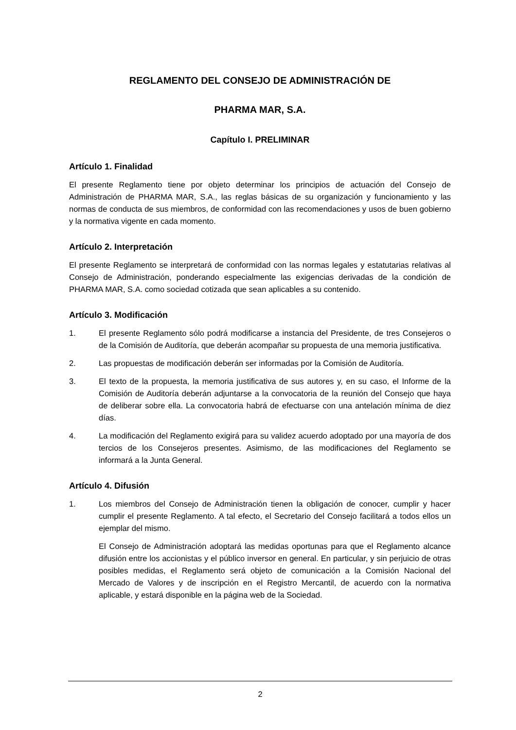REGLAMENTO DEL CONSEJO DE ADMINISTRACIÓN DE
PHARMA MAR, S.A.
Capítulo I. PRELIMINAR
Artículo 1. Finalidad
El presente Reglamento tiene por objeto determinar los principios de actuación del Consejo de Administración de PHARMA MAR, S.A., las reglas básicas de su organización y funcionamiento y las normas de conducta de sus miembros, de conformidad con las recomendaciones y usos de buen gobierno y la normativa vigente en cada momento.
Artículo 2. Interpretación
El presente Reglamento se interpretará de conformidad con las normas legales y estatutarias relativas al Consejo de Administración, ponderando especialmente las exigencias derivadas de la condición de PHARMA MAR, S.A. como sociedad cotizada que sean aplicables a su contenido.
Artículo 3. Modificación
1. El presente Reglamento sólo podrá modificarse a instancia del Presidente, de tres Consejeros o de la Comisión de Auditoría, que deberán acompañar su propuesta de una memoria justificativa.
2. Las propuestas de modificación deberán ser informadas por la Comisión de Auditoría.
3. El texto de la propuesta, la memoria justificativa de sus autores y, en su caso, el Informe de la Comisión de Auditoría deberán adjuntarse a la convocatoria de la reunión del Consejo que haya de deliberar sobre ella. La convocatoria habrá de efectuarse con una antelación mínima de diez días.
4. La modificación del Reglamento exigirá para su validez acuerdo adoptado por una mayoría de dos tercios de los Consejeros presentes. Asimismo, de las modificaciones del Reglamento se informará a la Junta General.
Artículo 4. Difusión
1. Los miembros del Consejo de Administración tienen la obligación de conocer, cumplir y hacer cumplir el presente Reglamento. A tal efecto, el Secretario del Consejo facilitará a todos ellos un ejemplar del mismo.
El Consejo de Administración adoptará las medidas oportunas para que el Reglamento alcance difusión entre los accionistas y el público inversor en general. En particular, y sin perjuicio de otras posibles medidas, el Reglamento será objeto de comunicación a la Comisión Nacional del Mercado de Valores y de inscripción en el Registro Mercantil, de acuerdo con la normativa aplicable, y estará disponible en la página web de la Sociedad.
2